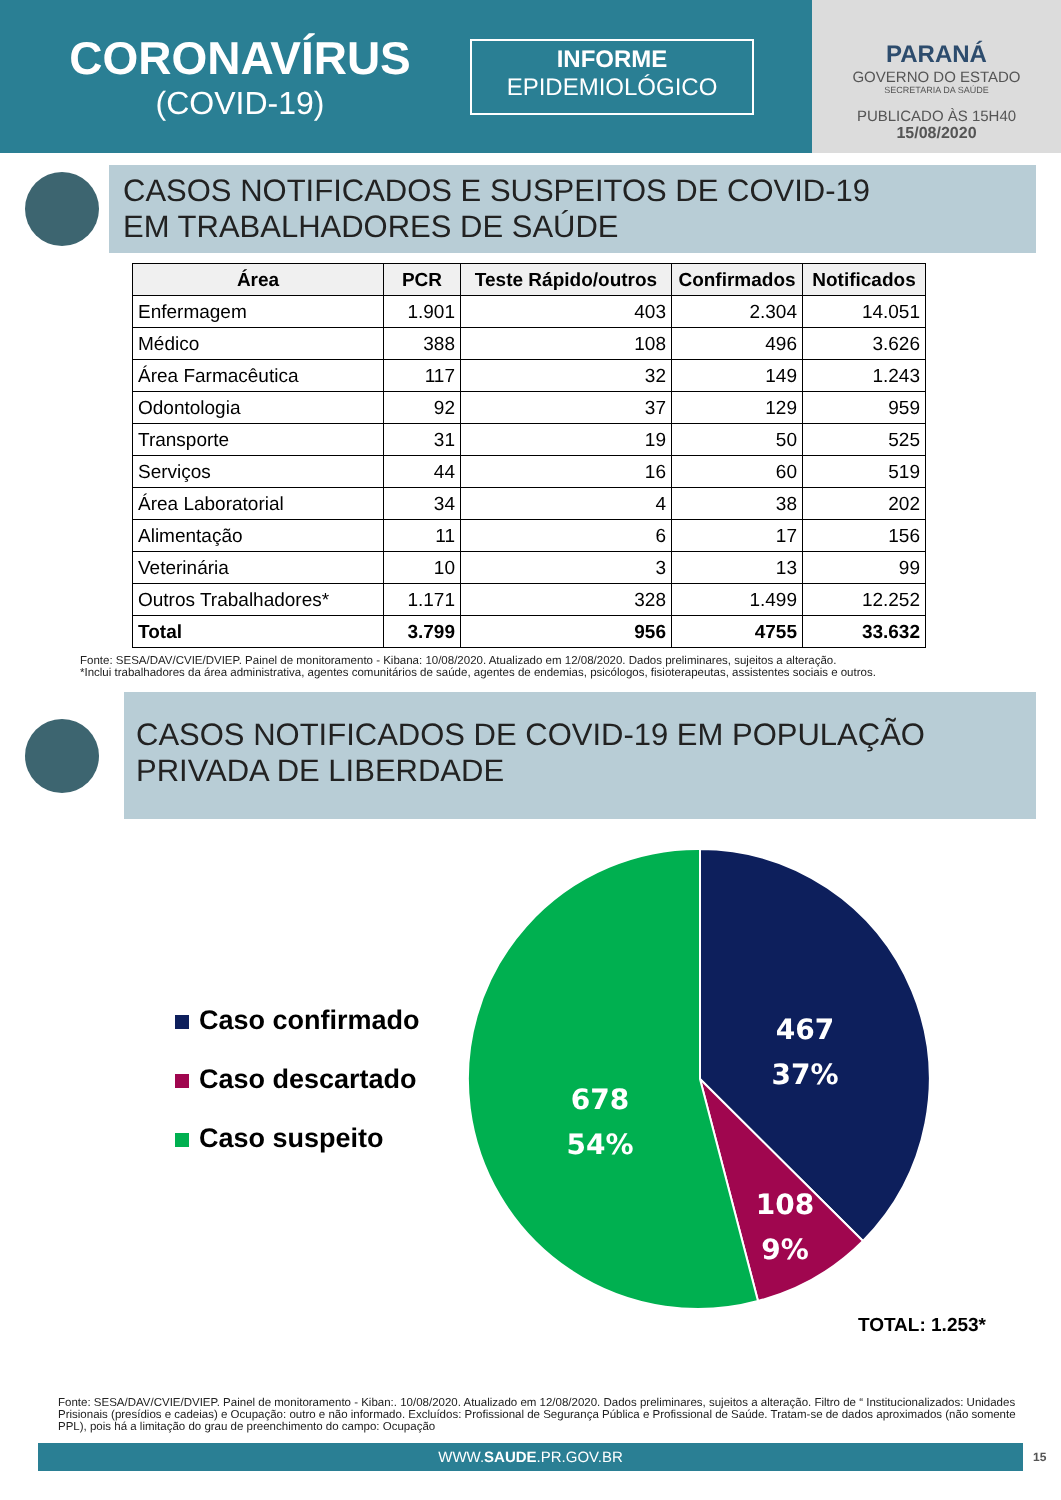CORONAVÍRUS
(COVID-19)
INFORME
EPIDEMIOLÓGICO
PARANÁ
GOVERNO DO ESTADO
SECRETARIA DA SAÚDE
PUBLICADO ÀS 15H40
15/08/2020
CASOS NOTIFICADOS E SUSPEITOS DE COVID-19
EM TRABALHADORES DE SAÚDE
| Área | PCR | Teste Rápido/outros | Confirmados | Notificados |
| --- | --- | --- | --- | --- |
| Enfermagem | 1.901 | 403 | 2.304 | 14.051 |
| Médico | 388 | 108 | 496 | 3.626 |
| Área Farmacêutica | 117 | 32 | 149 | 1.243 |
| Odontologia | 92 | 37 | 129 | 959 |
| Transporte | 31 | 19 | 50 | 525 |
| Serviços | 44 | 16 | 60 | 519 |
| Área Laboratorial | 34 | 4 | 38 | 202 |
| Alimentação | 11 | 6 | 17 | 156 |
| Veterinária | 10 | 3 | 13 | 99 |
| Outros Trabalhadores* | 1.171 | 328 | 1.499 | 12.252 |
| Total | 3.799 | 956 | 4755 | 33.632 |
Fonte: SESA/DAV/CVIE/DVIEP. Painel de monitoramento - Kibana: 10/08/2020. Atualizado em 12/08/2020. Dados preliminares, sujeitos a alteração.
*Inclui trabalhadores da área administrativa, agentes comunitários de saúde, agentes de endemias, psicólogos, fisioterapeutas, assistentes sociais e outros.
CASOS NOTIFICADOS DE COVID-19 EM POPULAÇÃO
PRIVADA DE LIBERDADE
Caso confirmado
Caso descartado
Caso suspeito
467
37%
108
9%
678
54%
TOTAL: 1.253*
Fonte: SESA/DAV/CVIE/DVIEP. Painel de monitoramento - Kiban:. 10/08/2020. Atualizado em 12/08/2020. Dados preliminares, sujeitos a alteração. Filtro de “ Institucionalizados: Unidades Prisionais (presídios e cadeias) e Ocupação: outro e não informado. Excluídos: Profissional de Segurança Pública e Profissional de Saúde. Tratam-se de dados aproximados (não somente PPL), pois há a limitação do grau de preenchimento do campo: Ocupação
WWW.SAUDE.PR.GOV.BR 15